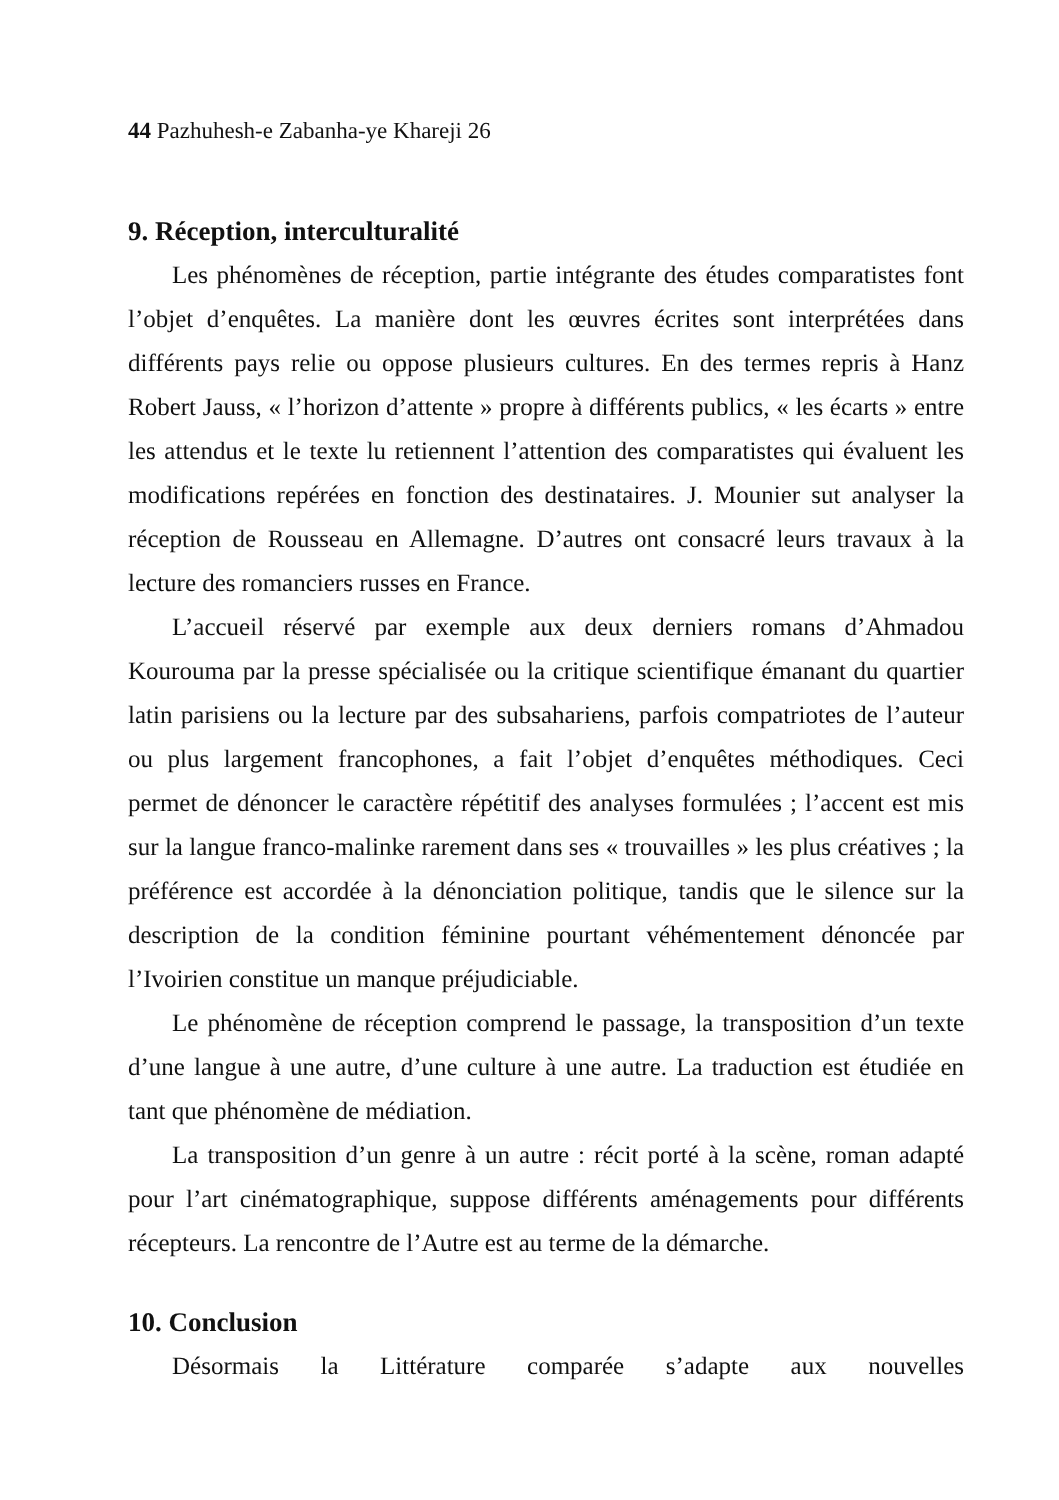44 Pazhuhesh-e Zabanha-ye Khareji 26
9. Réception, interculturalité
Les phénomènes de réception, partie intégrante des études comparatistes font l’objet d’enquêtes. La manière dont les œuvres écrites sont interprétées dans différents pays relie ou oppose plusieurs cultures. En des termes repris à Hanz Robert Jauss, « l’horizon d’attente » propre à différents publics, « les écarts » entre les attendus et le texte lu retiennent l’attention des comparatistes qui évaluent les modifications repérées en fonction des destinataires. J. Mounier sut analyser la réception de Rousseau en Allemagne. D’autres ont consacré leurs travaux à la lecture des romanciers russes en France.
L’accueil réservé par exemple aux deux derniers romans d’Ahmadou Kourouma par la presse spécialisée ou la critique scientifique émanant du quartier latin parisiens ou la lecture par des subsahariens, parfois compatriotes de l’auteur ou plus largement francophones, a fait l’objet d’enquêtes méthodiques. Ceci permet de dénoncer le caractère répétitif des analyses formulées ; l’accent est mis sur la langue franco-malinke rarement dans ses « trouvailles » les plus créatives ; la préférence est accordée à la dénonciation politique, tandis que le silence sur la description de la condition féminine pourtant véhémentement dénoncée par l’Ivoirien constitue un manque préjudiciable.
Le phénomène de réception comprend le passage, la transposition d’un texte d’une langue à une autre, d’une culture à une autre. La traduction est étudiée en tant que phénomène de médiation.
La transposition d’un genre à un autre : récit porté à la scène, roman adapté pour l’art cinématographique, suppose différents aménagements pour différents récepteurs. La rencontre de l’Autre est au terme de la démarche.
10. Conclusion
Désormais la Littérature comparée s’adapte aux nouvelles